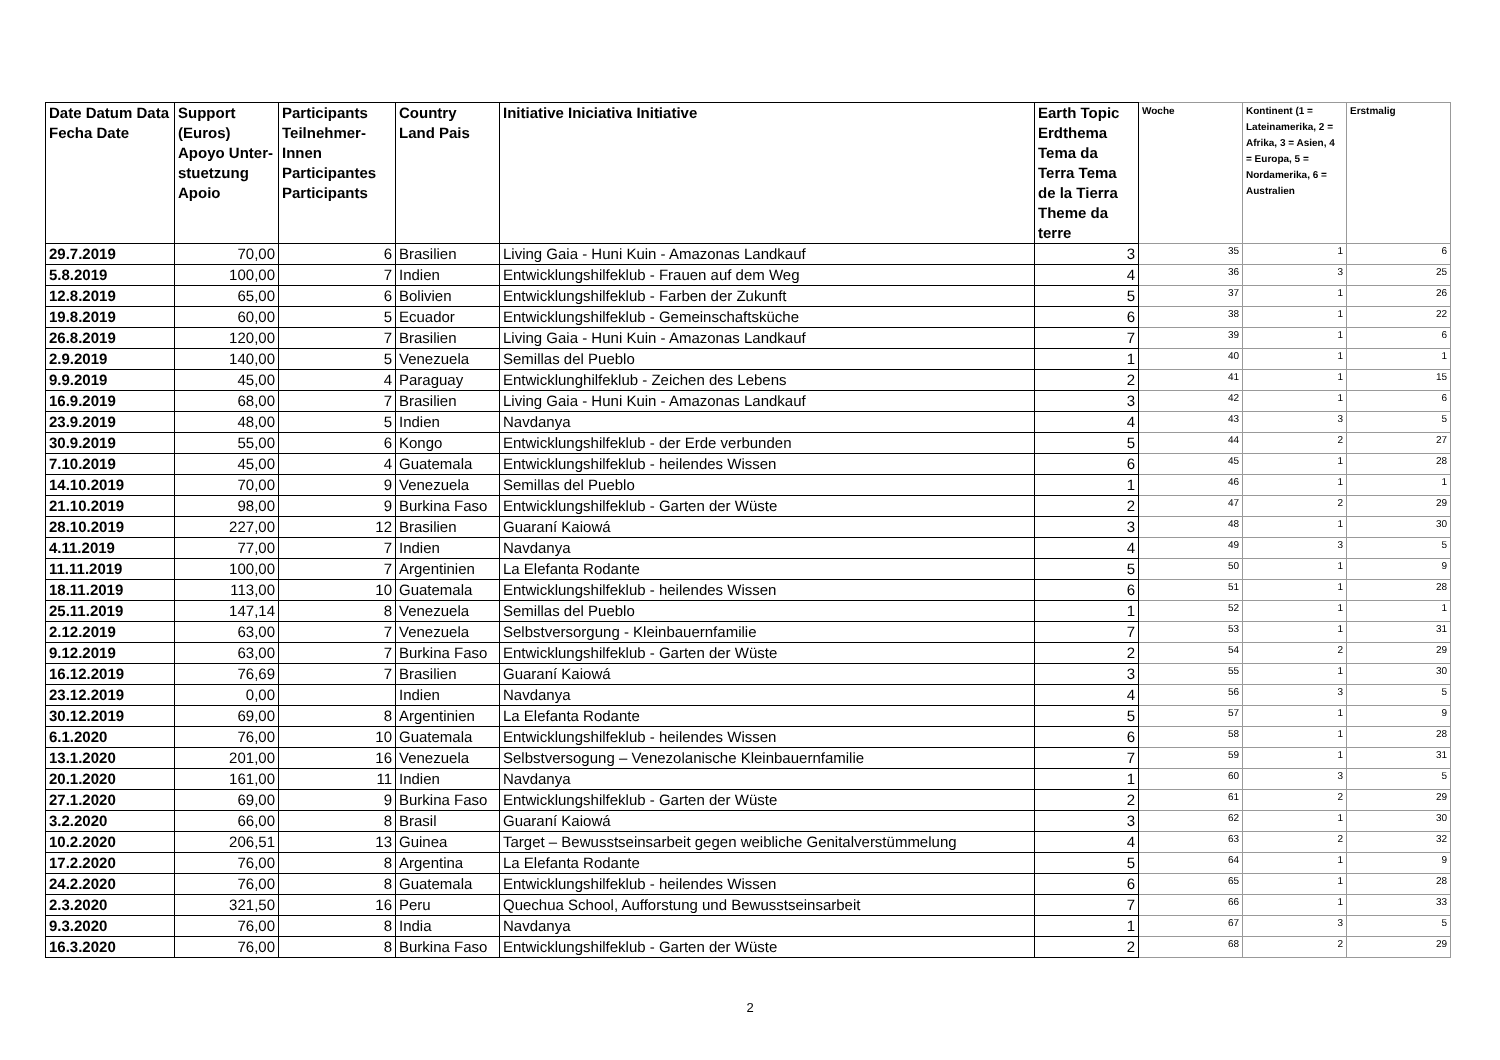| Date Datum Data Fecha Date | Support (Euros) Apoyo Unter-stuetzung Apoio | Participants Teilnehmer-Innen Participantes Participants | Country Land Pais | Initiative Iniciativa Initiative | Earth Topic Erdthema Tema da Terra Tema de la Tierra Theme da terre | Woche | Kontinent (1 = Lateinamerika, 2 = Afrika, 3 = Asien, 4 = Europa, 5 = Nordamerika, 6 = Australien | Erstmalig |
| --- | --- | --- | --- | --- | --- | --- | --- | --- |
| 29.7.2019 | 70,00 | 6 | Brasilien | Living Gaia - Huni Kuin - Amazonas Landkauf | 3 | 35 | 1 | 6 |
| 5.8.2019 | 100,00 | 7 | Indien | Entwicklungshilfeklub - Frauen auf dem Weg | 4 | 36 | 3 | 25 |
| 12.8.2019 | 65,00 | 6 | Bolivien | Entwicklungshilfeklub - Farben der Zukunft | 5 | 37 | 1 | 26 |
| 19.8.2019 | 60,00 | 5 | Ecuador | Entwicklungshilfeklub - Gemeinschaftsküche | 6 | 38 | 1 | 22 |
| 26.8.2019 | 120,00 | 7 | Brasilien | Living Gaia - Huni Kuin - Amazonas Landkauf | 7 | 39 | 1 | 6 |
| 2.9.2019 | 140,00 | 5 | Venezuela | Semillas del Pueblo | 1 | 40 | 1 | 1 |
| 9.9.2019 | 45,00 | 4 | Paraguay | Entwicklunghilfeklub - Zeichen des Lebens | 2 | 41 | 1 | 15 |
| 16.9.2019 | 68,00 | 7 | Brasilien | Living Gaia - Huni Kuin - Amazonas Landkauf | 3 | 42 | 1 | 6 |
| 23.9.2019 | 48,00 | 5 | Indien | Navdanya | 4 | 43 | 3 | 5 |
| 30.9.2019 | 55,00 | 6 | Kongo | Entwicklungshilfeklub - der Erde verbunden | 5 | 44 | 2 | 27 |
| 7.10.2019 | 45,00 | 4 | Guatemala | Entwicklungshilfeklub - heilendes Wissen | 6 | 45 | 1 | 28 |
| 14.10.2019 | 70,00 | 9 | Venezuela | Semillas del Pueblo | 1 | 46 | 1 | 1 |
| 21.10.2019 | 98,00 | 9 | Burkina Faso | Entwicklungshilfeklub - Garten der Wüste | 2 | 47 | 2 | 29 |
| 28.10.2019 | 227,00 | 12 | Brasilien | Guaraní Kaiowá | 3 | 48 | 1 | 30 |
| 4.11.2019 | 77,00 | 7 | Indien | Navdanya | 4 | 49 | 3 | 5 |
| 11.11.2019 | 100,00 | 7 | Argentinien | La Elefanta Rodante | 5 | 50 | 1 | 9 |
| 18.11.2019 | 113,00 | 10 | Guatemala | Entwicklungshilfeklub - heilendes Wissen | 6 | 51 | 1 | 28 |
| 25.11.2019 | 147,14 | 8 | Venezuela | Semillas del Pueblo | 1 | 52 | 1 | 1 |
| 2.12.2019 | 63,00 | 7 | Venezuela | Selbstversorgung - Kleinbauernfamilie | 7 | 53 | 1 | 31 |
| 9.12.2019 | 63,00 | 7 | Burkina Faso | Entwicklungshilfeklub - Garten der Wüste | 2 | 54 | 2 | 29 |
| 16.12.2019 | 76,69 | 7 | Brasilien | Guaraní Kaiowá | 3 | 55 | 1 | 30 |
| 23.12.2019 | 0,00 | | Indien | Navdanya | 4 | 56 | 3 | 5 |
| 30.12.2019 | 69,00 | 8 | Argentinien | La Elefanta Rodante | 5 | 57 | 1 | 9 |
| 6.1.2020 | 76,00 | 10 | Guatemala | Entwicklungshilfeklub - heilendes Wissen | 6 | 58 | 1 | 28 |
| 13.1.2020 | 201,00 | 16 | Venezuela | Selbstversogung – Venezolanische Kleinbauernfamilie | 7 | 59 | 1 | 31 |
| 20.1.2020 | 161,00 | 11 | Indien | Navdanya | 1 | 60 | 3 | 5 |
| 27.1.2020 | 69,00 | 9 | Burkina Faso | Entwicklungshilfeklub - Garten der Wüste | 2 | 61 | 2 | 29 |
| 3.2.2020 | 66,00 | 8 | Brasil | Guaraní Kaiowá | 3 | 62 | 1 | 30 |
| 10.2.2020 | 206,51 | 13 | Guinea | Target – Bewusstseinsarbeit gegen weibliche Genitalverstümmelung | 4 | 63 | 2 | 32 |
| 17.2.2020 | 76,00 | 8 | Argentina | La Elefanta Rodante | 5 | 64 | 1 | 9 |
| 24.2.2020 | 76,00 | 8 | Guatemala | Entwicklungshilfeklub - heilendes Wissen | 6 | 65 | 1 | 28 |
| 2.3.2020 | 321,50 | 16 | Peru | Quechua School, Aufforstung und Bewusstseinsarbeit | 7 | 66 | 1 | 33 |
| 9.3.2020 | 76,00 | 8 | India | Navdanya | 1 | 67 | 3 | 5 |
| 16.3.2020 | 76,00 | 8 | Burkina Faso | Entwicklungshilfeklub - Garten der Wüste | 2 | 68 | 2 | 29 |
2